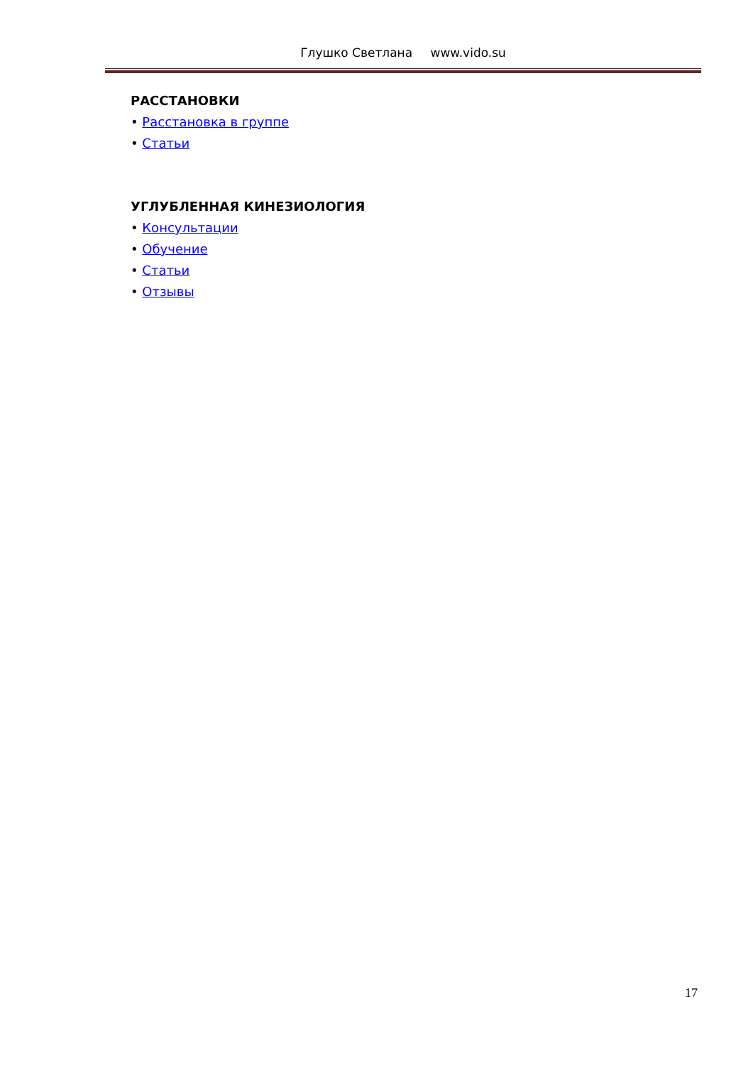Глушко Светлана www.vido.su
РАССТАНОВКИ
• Расстановка в группе
• Статьи
УГЛУБЛЕННАЯ КИНЕЗИОЛОГИЯ
• Консультации
• Обучение
• Статьи
• Отзывы
17